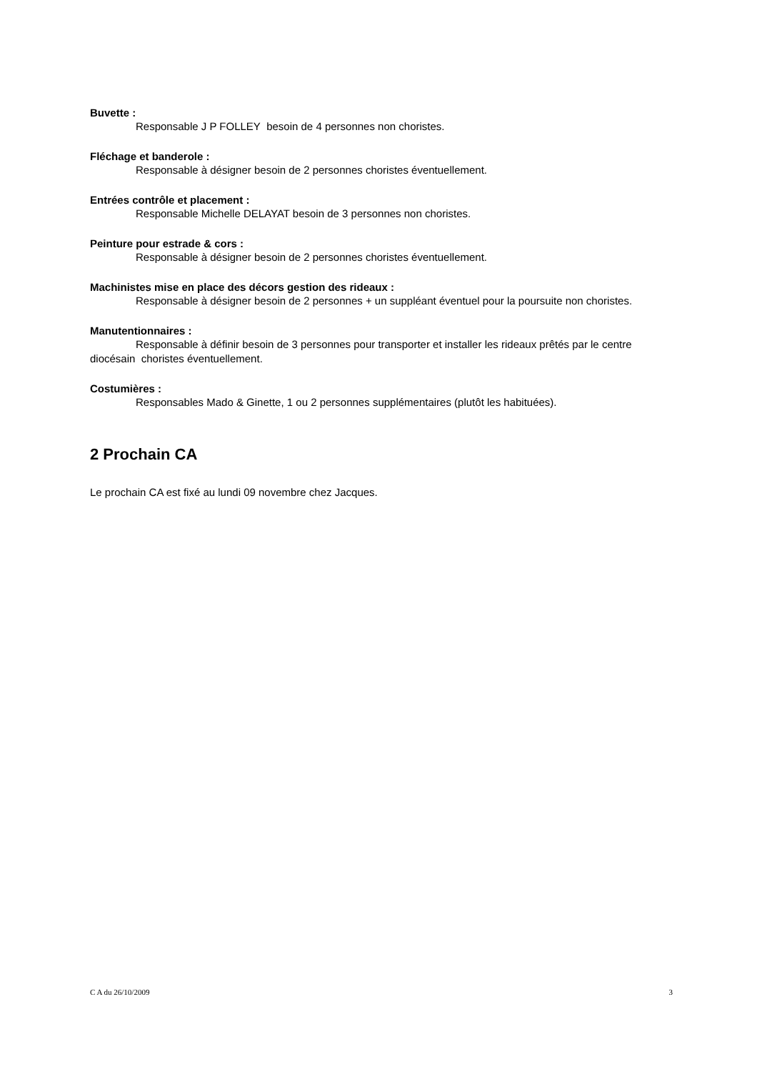Buvette :
Responsable J P FOLLEY besoin de 4 personnes non choristes.
Fléchage et banderole :
Responsable à désigner besoin de 2 personnes choristes éventuellement.
Entrées contrôle et placement :
Responsable Michelle DELAYAT besoin de 3 personnes non choristes.
Peinture pour estrade & cors :
Responsable à désigner besoin de 2 personnes choristes éventuellement.
Machinistes mise en place des décors gestion des rideaux :
Responsable à désigner besoin de 2 personnes + un suppléant éventuel pour la poursuite non choristes.
Manutentionnaires :
Responsable à définir besoin de 3 personnes pour transporter et installer les rideaux prêtés par le centre diocésain choristes éventuellement.
Costumières :
Responsables Mado & Ginette, 1 ou 2 personnes supplémentaires (plutôt les habituées).
2 Prochain CA
Le prochain CA est fixé au lundi 09 novembre chez Jacques.
C A du 26/10/2009 3